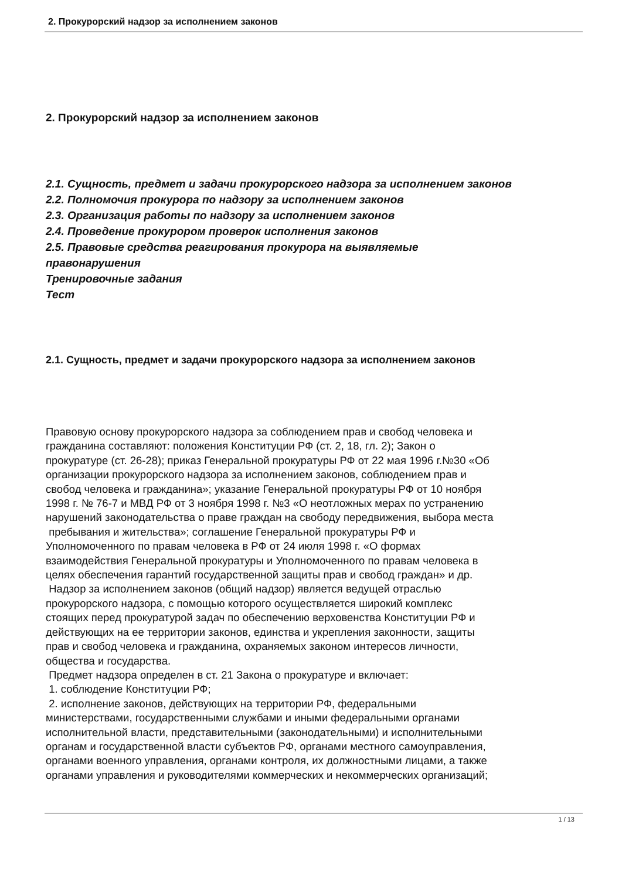2. Прокурорский надзор за исполнением законов
2. Прокурорский надзор за исполнением законов
2.1. Сущность, предмет и задачи прокурорского надзора за исполнением законов
2.2. Полномочия прокурора по надзору за исполнением законов
2.3. Организация работы по надзору за исполнением законов
2.4. Проведение прокурором проверок исполнения законов
2.5. Правовые средства реагирования прокурора на выявляемые
правонарушения
Тренировочные задания
Тест
2.1. Сущность, предмет и задачи прокурорского надзора за исполнением законов
Правовую основу прокурорского надзора за соблюдением прав и свобод человека и
гражданина составляют: положения Конституции РФ (ст. 2, 18, гл. 2); Закон о
прокуратуре (ст. 26-28); приказ Генеральной прокуратуры РФ от 22 мая 1996 г.№30 «Об
организации прокурорского надзора за исполнением законов, соблюдением прав и
свобод человека и гражданина»; указание Генеральной прокуратуры РФ от 10 ноября
1998 г. № 76-7 и МВД РФ от 3 ноября 1998 г. №3 «О неотложных мерах по устранению
нарушений законодательства о праве граждан на свободу передвижения, выбора места
пребывания и жительства»; соглашение Генеральной прокуратуры РФ и
Уполномоченного по правам человека в РФ от 24 июля 1998 г. «О формах
взаимодействия Генеральной прокуратуры и Уполномоченного по правам человека в
целях обеспечения гарантий государственной защиты прав и свобод граждан» и др.
Надзор за исполнением законов (общий надзор) является ведущей отраслью
прокурорского надзора, с помощью которого осуществляется широкий комплекс
стоящих перед прокуратурой задач по обеспечению верховенства Конституции РФ и
действующих на ее территории законов, единства и укрепления законности, защиты
прав и свобод человека и гражданина, охраняемых законом интересов личности,
общества и государства.
Предмет надзора определен в ст. 21 Закона о прокуратуре и включает:
1. соблюдение Конституции РФ;
2. исполнение законов, действующих на территории РФ, федеральными
министерствами, государственными службами и иными федеральными органами
исполнительной власти, представительными (законодательными) и исполнительными
органам и государственной власти субъектов РФ, органами местного самоуправления,
органами военного управления, органами контроля, их должностными лицами, а также
органами управления и руководителями коммерческих и некоммерческих организаций;
1 / 13